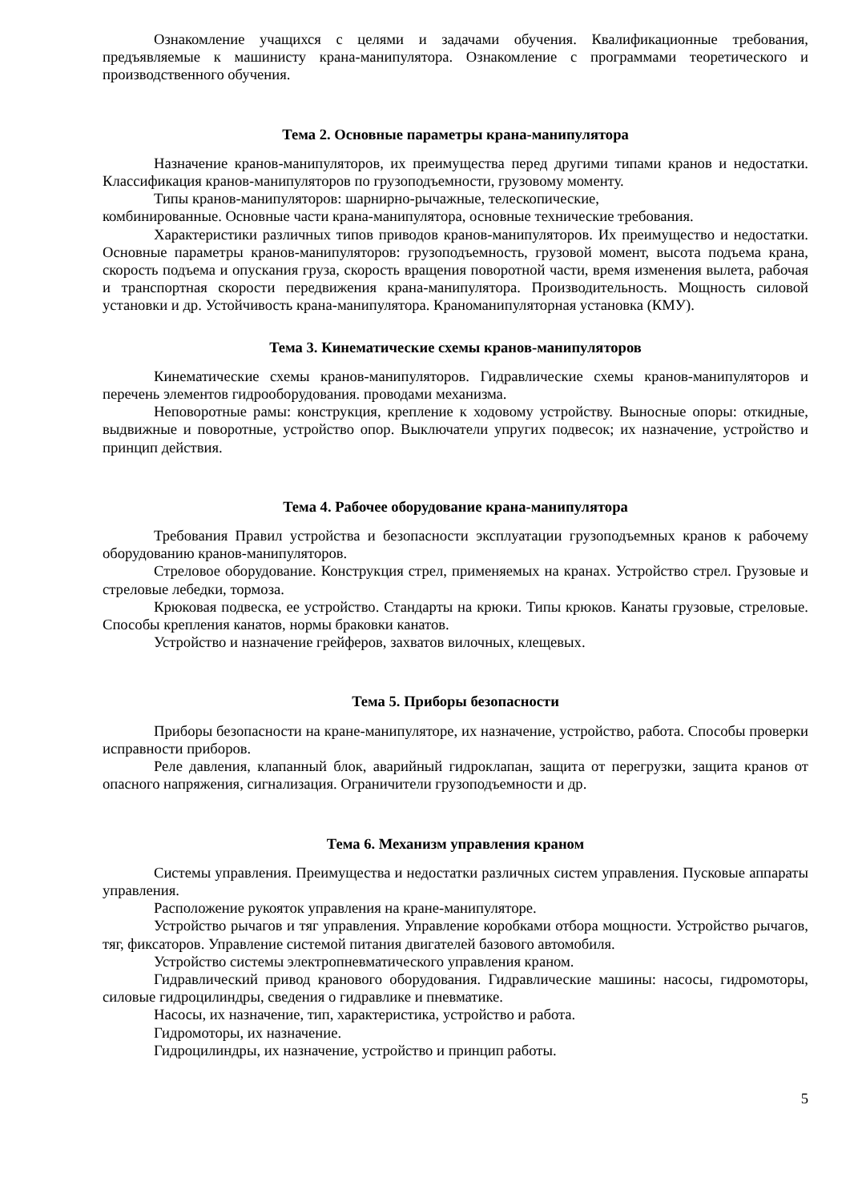Ознакомление учащихся с целями и задачами обучения. Квалификационные требования, предъявляемые к машинисту крана-манипулятора. Ознакомление с программами теоретического и производственного обучения.
Тема 2. Основные параметры крана-манипулятора
Назначение кранов-манипуляторов, их преимущества перед другими типами кранов и недостатки. Классификация кранов-манипуляторов по грузоподъемности, грузовому моменту.
Типы кранов-манипуляторов: шарнирно-рычажные, телескопические,
комбинированные. Основные части крана-манипулятора, основные технические требования.
Характеристики различных типов приводов кранов-манипуляторов. Их преимущество и недостатки. Основные параметры кранов-манипуляторов: грузоподъемность, грузовой момент, высота подъема крана, скорость подъема и опускания груза, скорость вращения поворотной части, время изменения вылета, рабочая и транспортная скорости передвижения крана-манипулятора. Производительность. Мощность силовой установки и др. Устойчивость крана-манипулятора. Краноманипуляторная установка (КМУ).
Тема 3. Кинематические схемы кранов-манипуляторов
Кинематические схемы кранов-манипуляторов. Гидравлические схемы кранов-манипуляторов и перечень элементов гидрооборудования. проводами механизма.
Неповоротные рамы: конструкция, крепление к ходовому устройству. Выносные опоры: откидные, выдвижные и поворотные, устройство опор. Выключатели упругих подвесок; их назначение, устройство и принцип действия.
Тема 4. Рабочее оборудование крана-манипулятора
Требования Правил устройства и безопасности эксплуатации грузоподъемных кранов к рабочему оборудованию кранов-манипуляторов.
Стреловое оборудование. Конструкция стрел, применяемых на кранах. Устройство стрел. Грузовые и стреловые лебедки, тормоза.
Крюковая подвеска, ее устройство. Стандарты на крюки. Типы крюков. Канаты грузовые, стреловые. Способы крепления канатов, нормы браковки канатов.
Устройство и назначение грейферов, захватов вилочных, клещевых.
Тема 5. Приборы безопасности
Приборы безопасности на кране-манипуляторе, их назначение, устройство, работа. Способы проверки исправности приборов.
Реле давления, клапанный блок, аварийный гидроклапан, защита от перегрузки, защита кранов от опасного напряжения, сигнализация. Ограничители грузоподъемности и др.
Тема 6. Механизм управления краном
Системы управления. Преимущества и недостатки различных систем управления. Пусковые аппараты управления.
Расположение рукояток управления на кране-манипуляторе.
Устройство рычагов и тяг управления. Управление коробками отбора мощности. Устройство рычагов, тяг, фиксаторов. Управление системой питания двигателей базового автомобиля.
Устройство системы электропневматического управления краном.
Гидравлический привод кранового оборудования. Гидравлические машины: насосы, гидромоторы, силовые гидроцилиндры, сведения о гидравлике и пневматике.
Насосы, их назначение, тип, характеристика, устройство и работа.
Гидромоторы, их назначение.
Гидроцилиндры, их назначение, устройство и принцип работы.
5